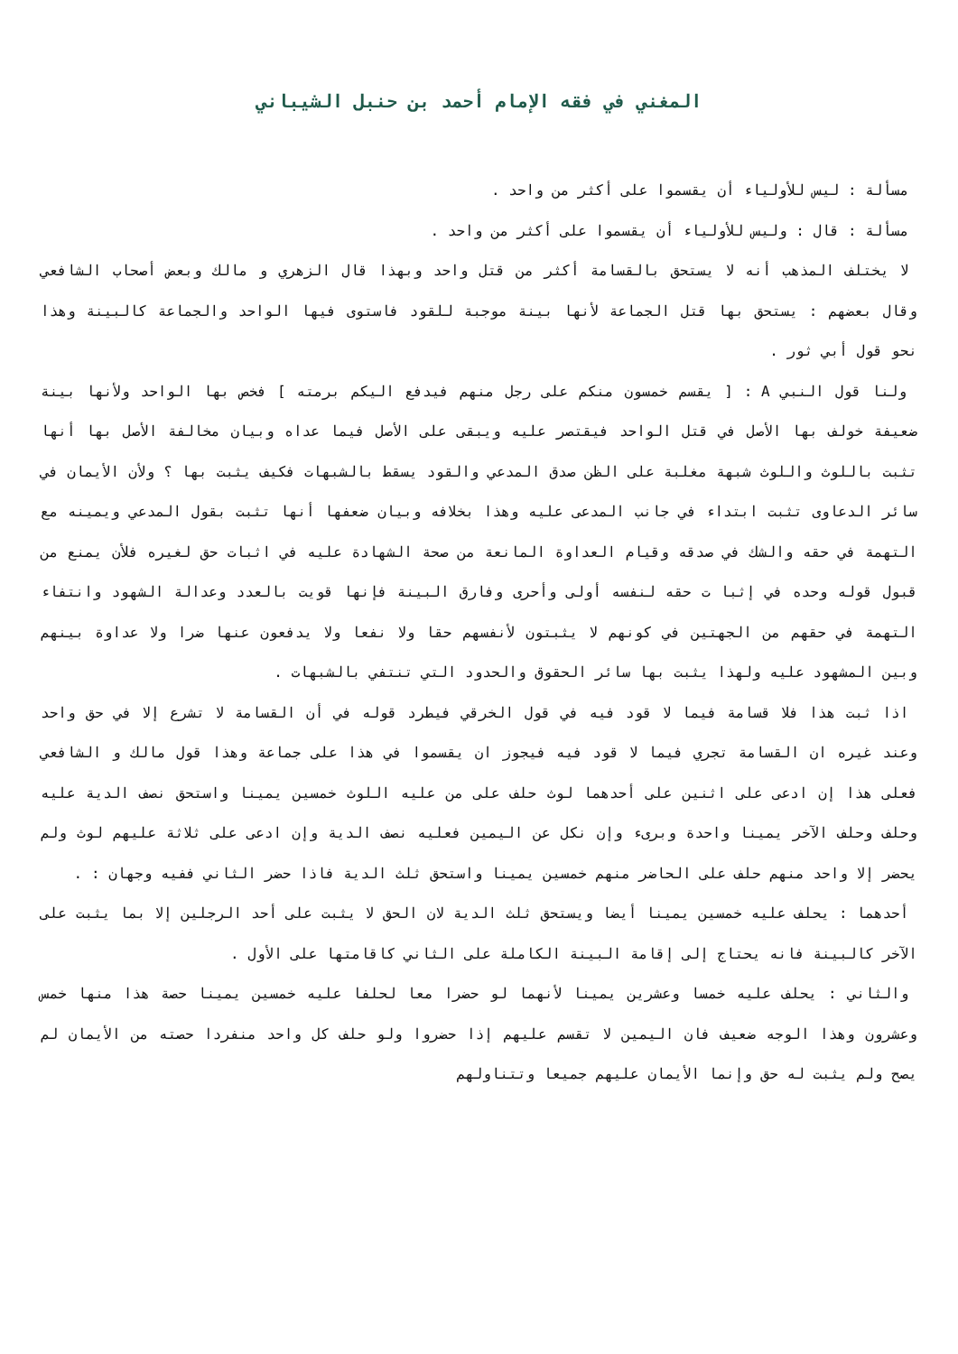المغني في فقه الإمام أحمد بن حنبل الشيباني
مسألة : ليس للأولياء أن يقسموا على أكثر من واحد .
مسألة : قال : وليس للأولياء أن يقسموا على أكثر من واحد .
لا يختلف المذهب أنه لا يستحق بالقسامة أكثر من قتل واحد وبهذا قال الزهري و مالك وبعض أصحاب الشافعي وقال بعضهم : يستحق بها قتل الجماعة لأنها بينة موجبة للقود فاستوى فيها الواحد والجماعة كالبينة وهذا نحو قول أبي ثور .
ولنا قول النبي A : [ يقسم خمسون منكم على رجل منهم فيدفع اليكم برمته ] فخص بها الواحد ولأنها بينة ضعيفة خولف بها الأصل في قتل الواحد فيقتصر عليه ويبقى على الأصل فيما عداه وبيان مخالفة الأصل بها أنها تثبت باللوث واللوث شبهة مغلبة على الظن صدق المدعي والقود يسقط بالشبهات فكيف يثبت بها ؟ ولأن الأيمان في سائر الدعاوى تثبت ابتداء في جانب المدعى عليه وهذا بخلافه وبيان ضعفها أنها تثبت بقول المدعي ويمينه مع التهمة في حقه والشك في صدقه وقيام العداوة المانعة من صحة الشهادة عليه في اثبات حق لغيره فلأن يمنع من قبول قوله وحده في إثبا ت حقه لنفسه أولى وأحرى وفارق البينة فإنها قويت بالعدد وعدالة الشهود وانتفاء التهمة في حقهم من الجهتين في كونهم لا يثبتون لأنفسهم حقا ولا نفعا ولا يدفعون عنها ضرا ولا عداوة بينهم وبين المشهود عليه ولهذا يثبت بها سائر الحقوق والحدود التي تنتفي بالشبهات .
اذا ثبت هذا فلا قسامة فيما لا قود فيه في قول الخرقي فيطرد قوله في أن القسامة لا تشرع إلا في حق واحد وعند غيره ان القسامة تجري فيما لا قود فيه فيجوز ان يقسموا في هذا على جماعة وهذا قول مالك و الشافعي فعلى هذا إن ادعى على اثنين على أحدهما لوث حلف على من عليه اللوث خمسين يمينا واستحق نصف الدية عليه وحلف وحلف الآخر يمينا واحدة وبرىء وإن نكل عن اليمين فعليه نصف الدية وإن ادعى على ثلاثة عليهم لوث ولم يحضر إلا واحد منهم حلف على الحاضر منهم خمسين يمينا واستحق ثلث الدية فاذا حضر الثاني ففيه وجهان : .
أحدهما : يحلف عليه خمسين يمينا أيضا ويستحق ثلث الدية لان الحق لا يثبت على أحد الرجلين إلا بما يثبت على الآخر كالبينة فانه يحتاج إلى إقامة البينة الكاملة على الثاني كاقامتها على الأول .
والثاني : يحلف عليه خمسا وعشرين يمينا لأنهما لو حضرا معا لحلفا عليه خمسين يمينا حصة هذا منها خمس وعشرون وهذا الوجه ضعيف فان اليمين لا تقسم عليهم إذا حضروا ولو حلف كل واحد منفردا حصته من الأيمان لم يصح ولم يثبت له حق وإنما الأيمان عليهم جميعا وتتناولهم